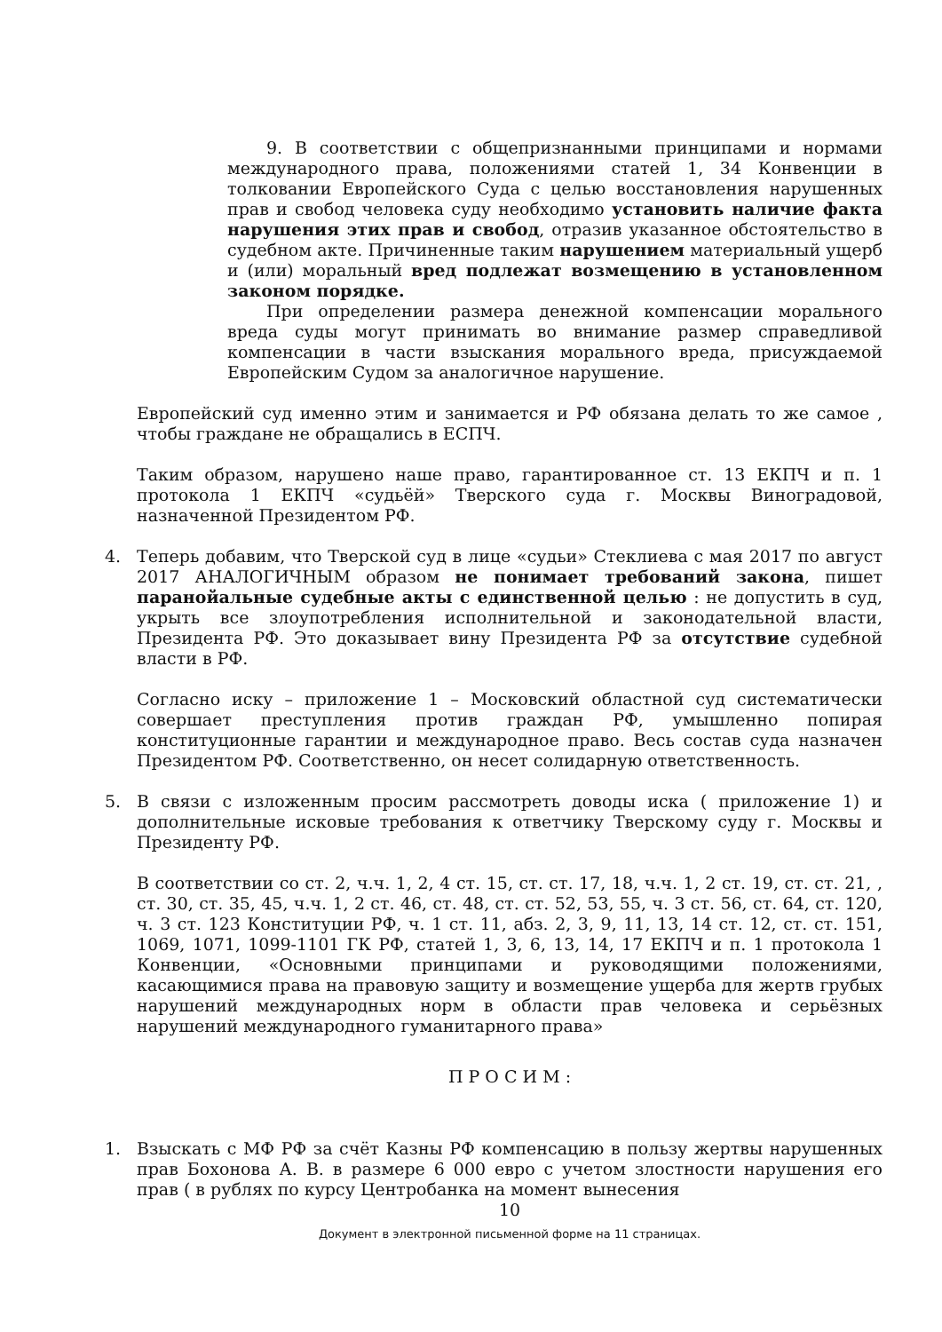9. В соответствии с общепризнанными принципами и нормами международного права, положениями статей 1, 34 Конвенции в толковании Европейского Суда с целью восстановления нарушенных прав и свобод человека суду необходимо установить наличие факта нарушения этих прав и свобод, отразив указанное обстоятельство в судебном акте. Причиненные таким нарушением материальный ущерб и (или) моральный вред подлежат возмещению в установленном законом порядке.
При определении размера денежной компенсации морального вреда суды могут принимать во внимание размер справедливой компенсации в части взыскания морального вреда, присуждаемой Европейским Судом за аналогичное нарушение.
Европейский суд именно этим и занимается и РФ обязана делать то же самое , чтобы граждане не обращались в ЕСПЧ.
Таким образом, нарушено наше право, гарантированное ст. 13 ЕКПЧ и п. 1 протокола 1 ЕКПЧ «судьёй» Тверского суда г. Москвы Виноградовой, назначенной Президентом РФ.
4. Теперь добавим, что Тверской суд в лице «судьи» Стеклиева с мая 2017 по август 2017 АНАЛОГИЧНЫМ образом не понимает требований закона, пишет паранойальные судебные акты с единственной целью : не допустить в суд, укрыть все злоупотребления исполнительной и законодательной власти, Президента РФ. Это доказывает вину Президента РФ за отсутствие судебной власти в РФ.
Согласно иску – приложение 1 – Московский областной суд систематически совершает преступления против граждан РФ, умышленно попирая конституционные гарантии и международное право. Весь состав суда назначен Президентом РФ. Соответственно, он несет солидарную ответственность.
5. В связи с изложенным просим рассмотреть доводы иска ( приложение 1) и дополнительные исковые требования к ответчику Тверскому суду г. Москвы и Президенту РФ.
В соответствии со ст. 2, ч.ч. 1, 2, 4 ст. 15, ст. ст. 17, 18, ч.ч. 1, 2 ст. 19, ст. ст. 21, , ст. 30, ст. 35, 45, ч.ч. 1, 2 ст. 46, ст. 48, ст. ст. 52, 53, 55, ч. 3 ст. 56, ст. 64, ст. 120, ч. 3 ст. 123 Конституции РФ, ч. 1 ст. 11, абз. 2, 3, 9, 11, 13, 14 ст. 12, ст. ст. 151, 1069, 1071, 1099-1101 ГК РФ, статей 1, 3, 6, 13, 14, 17 ЕКПЧ и п. 1 протокола 1 Конвенции, «Основными принципами и руководящими положениями, касающимися права на правовую защиту и возмещение ущерба для жертв грубых нарушений международных норм в области прав человека и серьёзных нарушений международного гуманитарного права»
П Р О С И М :
1. Взыскать с МФ РФ за счёт Казны РФ компенсацию в пользу жертвы нарушенных прав Бохонова А. В. в размере 6 000 евро с учетом злостности нарушения его прав ( в рублях по курсу Центробанка на момент вынесения
10
Документ в электронной письменной форме на 11 страницах.